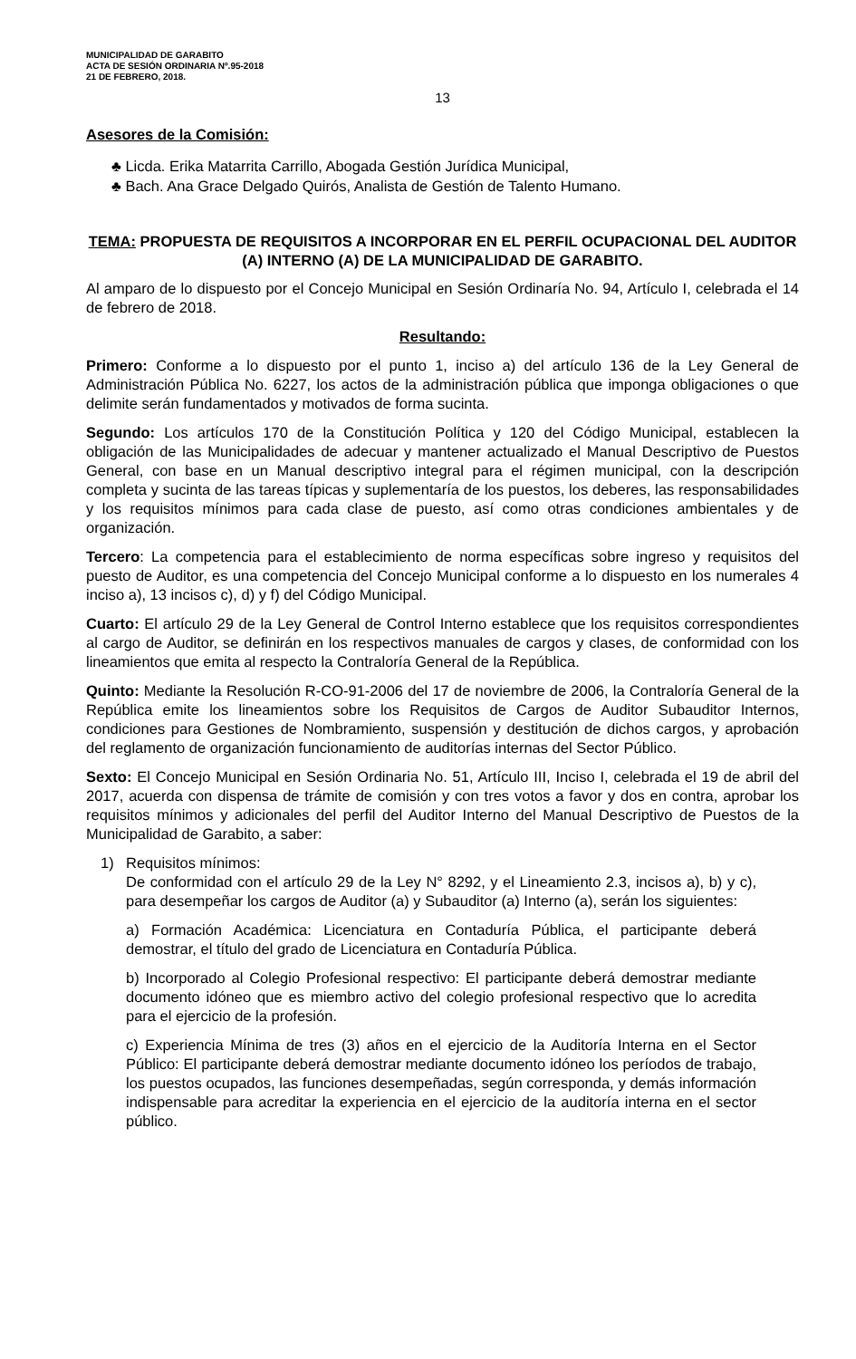MUNICIPALIDAD DE GARABITO
ACTA DE SESIÓN ORDINARIA Nº.95-2018
21 DE FEBRERO, 2018.
13
Asesores de la Comisión:
♣ Licda. Erika Matarrita Carrillo, Abogada Gestión Jurídica Municipal,
♣ Bach. Ana Grace Delgado Quirós, Analista de Gestión de Talento Humano.
TEMA: PROPUESTA DE REQUISITOS A INCORPORAR EN EL PERFIL OCUPACIONAL DEL AUDITOR (A) INTERNO (A) DE LA MUNICIPALIDAD DE GARABITO.
Al amparo de lo dispuesto por el Concejo Municipal en Sesión Ordinaría No. 94, Artículo I, celebrada el 14 de febrero de 2018.
Resultando:
Primero: Conforme a lo dispuesto por el punto 1, inciso a) del artículo 136 de la Ley General de Administración Pública No. 6227, los actos de la administración pública que imponga obligaciones o que delimite serán fundamentados y motivados de forma sucinta.
Segundo: Los artículos 170 de la Constitución Política y 120 del Código Municipal, establecen la obligación de las Municipalidades de adecuar y mantener actualizado el Manual Descriptivo de Puestos General, con base en un Manual descriptivo integral para el régimen municipal, con la descripción completa y sucinta de las tareas típicas y suplementaría de los puestos, los deberes, las responsabilidades y los requisitos mínimos para cada clase de puesto, así como otras condiciones ambientales y de organización.
Tercero: La competencia para el establecimiento de norma específicas sobre ingreso y requisitos del puesto de Auditor, es una competencia del Concejo Municipal conforme a lo dispuesto en los numerales 4 inciso a), 13 incisos c), d) y f) del Código Municipal.
Cuarto: El artículo 29 de la Ley General de Control Interno establece que los requisitos correspondientes al cargo de Auditor, se definirán en los respectivos manuales de cargos y clases, de conformidad con los lineamientos que emita al respecto la Contraloría General de la República.
Quinto: Mediante la Resolución R-CO-91-2006 del 17 de noviembre de 2006, la Contraloría General de la República emite los lineamientos sobre los Requisitos de Cargos de Auditor Subauditor Internos, condiciones para Gestiones de Nombramiento, suspensión y destitución de dichos cargos, y aprobación del reglamento de organización funcionamiento de auditorías internas del Sector Público.
Sexto: El Concejo Municipal en Sesión Ordinaria No. 51, Artículo III, Inciso I, celebrada el 19 de abril del 2017, acuerda con dispensa de trámite de comisión y con tres votos a favor y dos en contra, aprobar los requisitos mínimos y adicionales del perfil del Auditor Interno del Manual Descriptivo de Puestos de la Municipalidad de Garabito, a saber:
1) Requisitos mínimos:
De conformidad con el artículo 29 de la Ley N° 8292, y el Lineamiento 2.3, incisos a), b) y c), para desempeñar los cargos de Auditor (a) y Subauditor (a) Interno (a), serán los siguientes:
a) Formación Académica: Licenciatura en Contaduría Pública, el participante deberá demostrar, el título del grado de Licenciatura en Contaduría Pública.
b) Incorporado al Colegio Profesional respectivo: El participante deberá demostrar mediante documento idóneo que es miembro activo del colegio profesional respectivo que lo acredita para el ejercicio de la profesión.
c) Experiencia Mínima de tres (3) años en el ejercicio de la Auditoría Interna en el Sector Público: El participante deberá demostrar mediante documento idóneo los períodos de trabajo, los puestos ocupados, las funciones desempeñadas, según corresponda, y demás información indispensable para acreditar la experiencia en el ejercicio de la auditoría interna en el sector público.